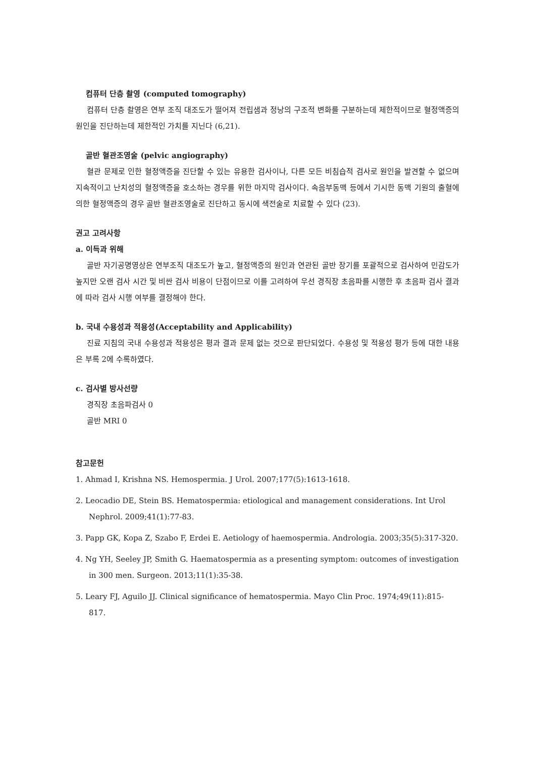컴퓨터 단층 촬영 (computed tomography)
컴퓨터 단층 촬영은 연부 조직 대조도가 떨어져 전립샘과 정낭의 구조적 변화를 구분하는데 제한적이므로 혈정액증의 원인을 진단하는데 제한적인 가치를 지닌다 (6,21).
골반 혈관조영술 (pelvic angiography)
혈관 문제로 인한 혈정액증을 진단할 수 있는 유용한 검사이나, 다른 모든 비침습적 검사로 원인을 발견할 수 없으며 지속적이고 난치성의 혈정액증을 호소하는 경우를 위한 마지막 검사이다. 속음부동맥 등에서 기시한 동맥 기원의 출혈에 의한 혈정액증의 경우 골반 혈관조영술로 진단하고 동시에 색전술로 치료할 수 있다 (23).
권고 고려사항
a. 이득과 위해
골반 자기공명영상은 연부조직 대조도가 높고, 혈정액증의 원인과 연관된 골반 장기를 포괄적으로 검사하여 민감도가 높지만 오랜 검사 시간 및 비싼 검사 비용이 단점이므로 이를 고려하여 우선 경직장 초음파를 시행한 후 초음파 검사 결과에 따라 검사 시행 여부를 결정해야 한다.
b. 국내 수용성과 적용성(Acceptability and Applicability)
진료 지침의 국내 수용성과 적용성은 평과 결과 문제 없는 것으로 판단되었다. 수용성 및 적용성 평가 등에 대한 내용은 부록 2에 수록하였다.
c. 검사별 방사선량
경직장 초음파검사 0
골반 MRI 0
참고문헌
1. Ahmad I, Krishna NS. Hemospermia. J Urol. 2007;177(5):1613-1618.
2. Leocadio DE, Stein BS. Hematospermia: etiological and management considerations. Int Urol Nephrol. 2009;41(1):77-83.
3. Papp GK, Kopa Z, Szabo F, Erdei E. Aetiology of haemospermia. Andrologia. 2003;35(5):317-320.
4. Ng YH, Seeley JP, Smith G. Haematospermia as a presenting symptom: outcomes of investigation in 300 men. Surgeon. 2013;11(1):35-38.
5. Leary FJ, Aguilo JJ. Clinical significance of hematospermia. Mayo Clin Proc. 1974;49(11):815-817.